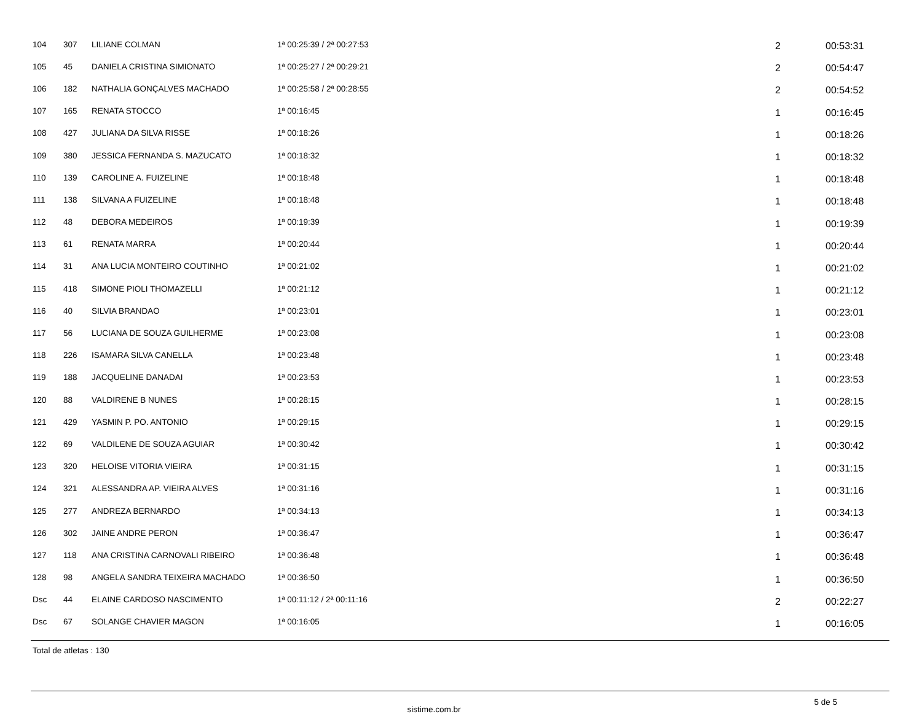| 104 | 307 | LILIANE COLMAN | 1ª 00:25:39 / 2ª 00:27:53 | 2 | 00:53:31 |
| 105 | 45 | DANIELA CRISTINA SIMIONATO | 1ª 00:25:27 / 2ª 00:29:21 | 2 | 00:54:47 |
| 106 | 182 | NATHALIA GONÇALVES MACHADO | 1ª 00:25:58 / 2ª 00:28:55 | 2 | 00:54:52 |
| 107 | 165 | RENATA STOCCO | 1ª 00:16:45 | 1 | 00:16:45 |
| 108 | 427 | JULIANA DA SILVA RISSE | 1ª 00:18:26 | 1 | 00:18:26 |
| 109 | 380 | JESSICA FERNANDA S. MAZUCATO | 1ª 00:18:32 | 1 | 00:18:32 |
| 110 | 139 | CAROLINE A. FUIZELINE | 1ª 00:18:48 | 1 | 00:18:48 |
| 111 | 138 | SILVANA A FUIZELINE | 1ª 00:18:48 | 1 | 00:18:48 |
| 112 | 48 | DEBORA MEDEIROS | 1ª 00:19:39 | 1 | 00:19:39 |
| 113 | 61 | RENATA MARRA | 1ª 00:20:44 | 1 | 00:20:44 |
| 114 | 31 | ANA LUCIA MONTEIRO COUTINHO | 1ª 00:21:02 | 1 | 00:21:02 |
| 115 | 418 | SIMONE PIOLI THOMAZELLI | 1ª 00:21:12 | 1 | 00:21:12 |
| 116 | 40 | SILVIA BRANDAO | 1ª 00:23:01 | 1 | 00:23:01 |
| 117 | 56 | LUCIANA DE SOUZA GUILHERME | 1ª 00:23:08 | 1 | 00:23:08 |
| 118 | 226 | ISAMARA SILVA CANELLA | 1ª 00:23:48 | 1 | 00:23:48 |
| 119 | 188 | JACQUELINE DANADAI | 1ª 00:23:53 | 1 | 00:23:53 |
| 120 | 88 | VALDIRENE B NUNES | 1ª 00:28:15 | 1 | 00:28:15 |
| 121 | 429 | YASMIN P. PO. ANTONIO | 1ª 00:29:15 | 1 | 00:29:15 |
| 122 | 69 | VALDILENE DE SOUZA AGUIAR | 1ª 00:30:42 | 1 | 00:30:42 |
| 123 | 320 | HELOISE VITORIA VIEIRA | 1ª 00:31:15 | 1 | 00:31:15 |
| 124 | 321 | ALESSANDRA AP. VIEIRA ALVES | 1ª 00:31:16 | 1 | 00:31:16 |
| 125 | 277 | ANDREZA BERNARDO | 1ª 00:34:13 | 1 | 00:34:13 |
| 126 | 302 | JAINE ANDRE PERON | 1ª 00:36:47 | 1 | 00:36:47 |
| 127 | 118 | ANA CRISTINA CARNOVALI RIBEIRO | 1ª 00:36:48 | 1 | 00:36:48 |
| 128 | 98 | ANGELA SANDRA TEIXEIRA MACHADO | 1ª 00:36:50 | 1 | 00:36:50 |
| Dsc | 44 | ELAINE CARDOSO NASCIMENTO | 1ª 00:11:12 / 2ª 00:11:16 | 2 | 00:22:27 |
| Dsc | 67 | SOLANGE CHAVIER MAGON | 1ª 00:16:05 | 1 | 00:16:05 |
Total de atletas : 130
sistime.com.br
5 de 5